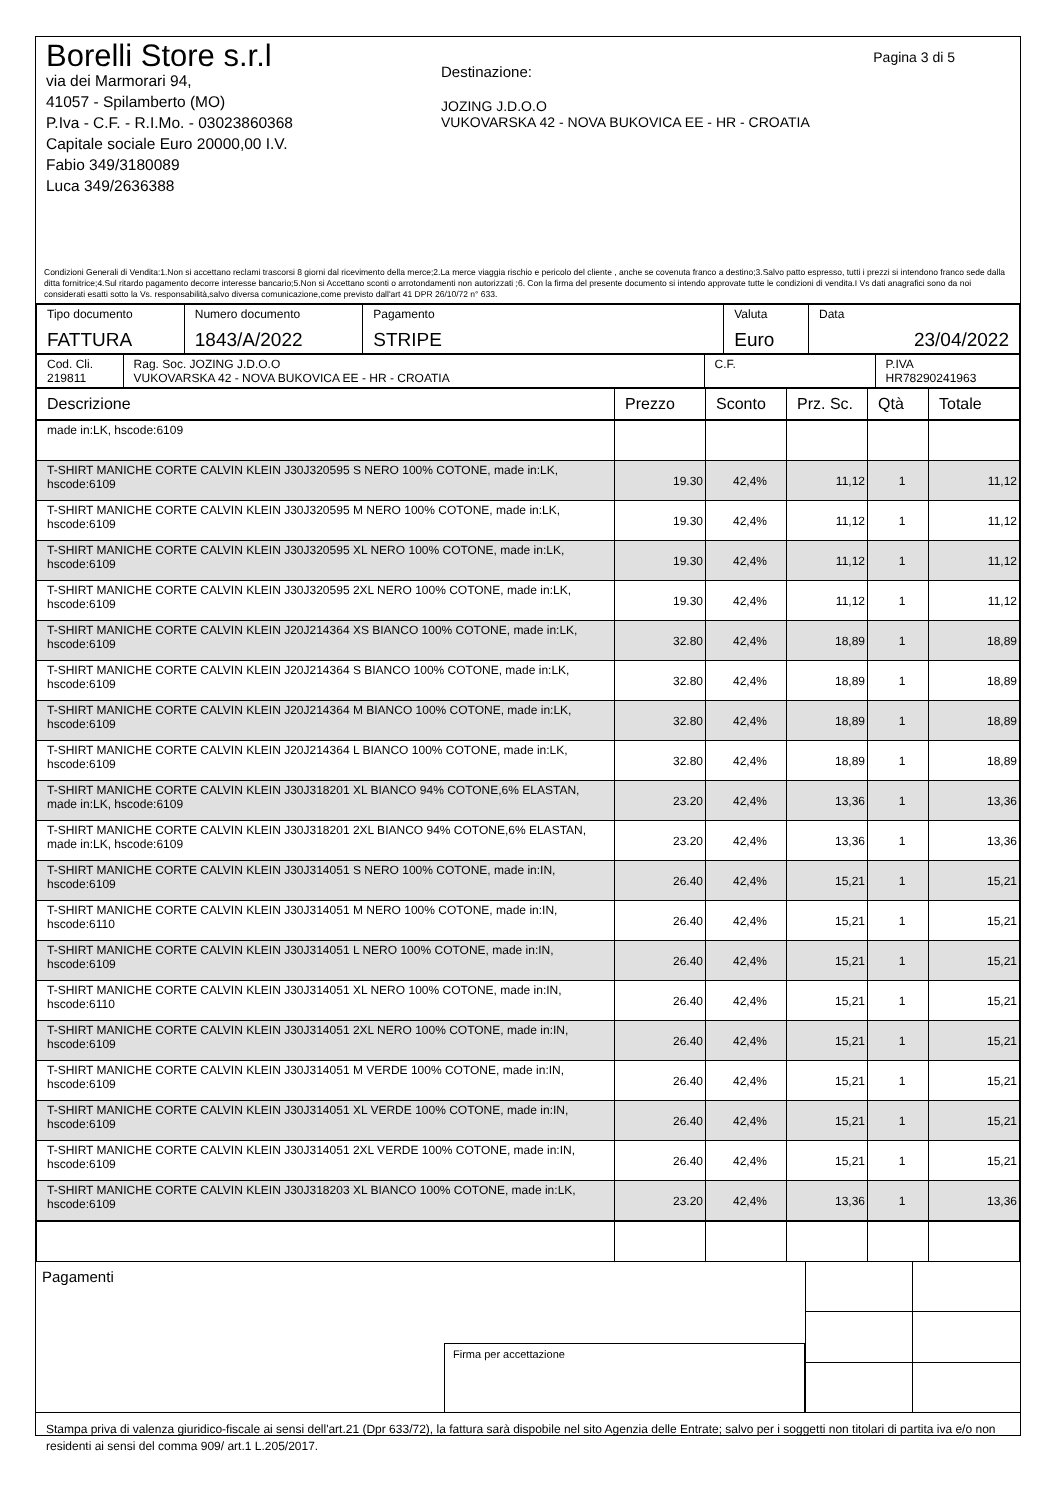Pagina 3 di 5
Borelli Store s.r.l
via dei Marmorari 94,
41057 - Spilamberto (MO)
P.Iva - C.F. - R.I.Mo. - 03023860368
Capitale sociale Euro 20000,00 I.V.
Fabio 349/3180089
Luca 349/2636388
Destinazione:
JOZING J.D.O.O
VUKOVARSKA 42 - NOVA BUKOVICA EE - HR - CROATIA
Condizioni Generali di Vendita:1.Non si accettano reclami trascorsi 8 giorni dal ricevimento della merce;2.La merce viaggia rischio e pericolo del cliente , anche se covenuta franco a destino;3.Salvo patto espresso, tutti i prezzi si intendono franco sede dalla ditta fornitrice;4.Sul ritardo pagamento decorre interesse bancario;5.Non si Accettano sconti o arrotondamenti non autorizzati ;6. Con la firma del presente documento si intendo approvate tutte le condizioni di vendita.I Vs dati anagrafici sono da noi considerati esatti sotto la Vs. responsabilità,salvo diversa comunicazione,come previsto dall'art 41 DPR 26/10/72 n° 633.
| Tipo documento FATTURA | Numero documento 1843/A/2022 | Pagamento STRIPE | Valuta Euro | Data 23/04/2022 |
| Cod. Cli. 219811 | Rag. Soc. JOZING J.D.O.O VUKOVARSKA 42 - NOVA BUKOVICA EE - HR - CROATIA | C.F. | P.IVA HR78290241963 |
| Descrizione | Prezzo | Sconto | Prz. Sc. | Qtà | Totale |
| --- | --- | --- | --- | --- | --- |
| made in:LK, hscode:6109 | | | | | |
| T-SHIRT MANICHE CORTE CALVIN KLEIN J30J320595 S NERO 100% COTONE, made in:LK, hscode:6109 | 19.30 | 42,4% | 11,12 | 1 | 11,12 |
| T-SHIRT MANICHE CORTE CALVIN KLEIN J30J320595 M NERO 100% COTONE, made in:LK, hscode:6109 | 19.30 | 42,4% | 11,12 | 1 | 11,12 |
| T-SHIRT MANICHE CORTE CALVIN KLEIN J30J320595 XL NERO 100% COTONE, made in:LK, hscode:6109 | 19.30 | 42,4% | 11,12 | 1 | 11,12 |
| T-SHIRT MANICHE CORTE CALVIN KLEIN J30J320595 2XL NERO 100% COTONE, made in:LK, hscode:6109 | 19.30 | 42,4% | 11,12 | 1 | 11,12 |
| T-SHIRT MANICHE CORTE CALVIN KLEIN J20J214364 XS BIANCO 100% COTONE, made in:LK, hscode:6109 | 32.80 | 42,4% | 18,89 | 1 | 18,89 |
| T-SHIRT MANICHE CORTE CALVIN KLEIN J20J214364 S BIANCO 100% COTONE, made in:LK, hscode:6109 | 32.80 | 42,4% | 18,89 | 1 | 18,89 |
| T-SHIRT MANICHE CORTE CALVIN KLEIN J20J214364 M BIANCO 100% COTONE, made in:LK, hscode:6109 | 32.80 | 42,4% | 18,89 | 1 | 18,89 |
| T-SHIRT MANICHE CORTE CALVIN KLEIN J20J214364 L BIANCO 100% COTONE, made in:LK, hscode:6109 | 32.80 | 42,4% | 18,89 | 1 | 18,89 |
| T-SHIRT MANICHE CORTE CALVIN KLEIN J30J318201 XL BIANCO 94% COTONE,6% ELASTAN, made in:LK, hscode:6109 | 23.20 | 42,4% | 13,36 | 1 | 13,36 |
| T-SHIRT MANICHE CORTE CALVIN KLEIN J30J318201 2XL BIANCO 94% COTONE,6% ELASTAN, made in:LK, hscode:6109 | 23.20 | 42,4% | 13,36 | 1 | 13,36 |
| T-SHIRT MANICHE CORTE CALVIN KLEIN J30J314051 S NERO 100% COTONE, made in:IN, hscode:6109 | 26.40 | 42,4% | 15,21 | 1 | 15,21 |
| T-SHIRT MANICHE CORTE CALVIN KLEIN J30J314051 M NERO 100% COTONE, made in:IN, hscode:6110 | 26.40 | 42,4% | 15,21 | 1 | 15,21 |
| T-SHIRT MANICHE CORTE CALVIN KLEIN J30J314051 L NERO 100% COTONE, made in:IN, hscode:6109 | 26.40 | 42,4% | 15,21 | 1 | 15,21 |
| T-SHIRT MANICHE CORTE CALVIN KLEIN J30J314051 XL NERO 100% COTONE, made in:IN, hscode:6110 | 26.40 | 42,4% | 15,21 | 1 | 15,21 |
| T-SHIRT MANICHE CORTE CALVIN KLEIN J30J314051 2XL NERO 100% COTONE, made in:IN, hscode:6109 | 26.40 | 42,4% | 15,21 | 1 | 15,21 |
| T-SHIRT MANICHE CORTE CALVIN KLEIN J30J314051 M VERDE 100% COTONE, made in:IN, hscode:6109 | 26.40 | 42,4% | 15,21 | 1 | 15,21 |
| T-SHIRT MANICHE CORTE CALVIN KLEIN J30J314051 XL VERDE 100% COTONE, made in:IN, hscode:6109 | 26.40 | 42,4% | 15,21 | 1 | 15,21 |
| T-SHIRT MANICHE CORTE CALVIN KLEIN J30J314051 2XL VERDE 100% COTONE, made in:IN, hscode:6109 | 26.40 | 42,4% | 15,21 | 1 | 15,21 |
| T-SHIRT MANICHE CORTE CALVIN KLEIN J30J318203 XL BIANCO 100% COTONE, made in:LK, hscode:6109 | 23.20 | 42,4% | 13,36 | 1 | 13,36 |
Pagamenti
Firma per accettazione
Stampa priva di valenza giuridico-fiscale ai sensi dell'art.21 (Dpr 633/72), la fattura sarà dispobile nel sito Agenzia delle Entrate; salvo per i soggetti non titolari di partita iva e/o non residenti ai sensi del comma 909/ art.1 L.205/2017.